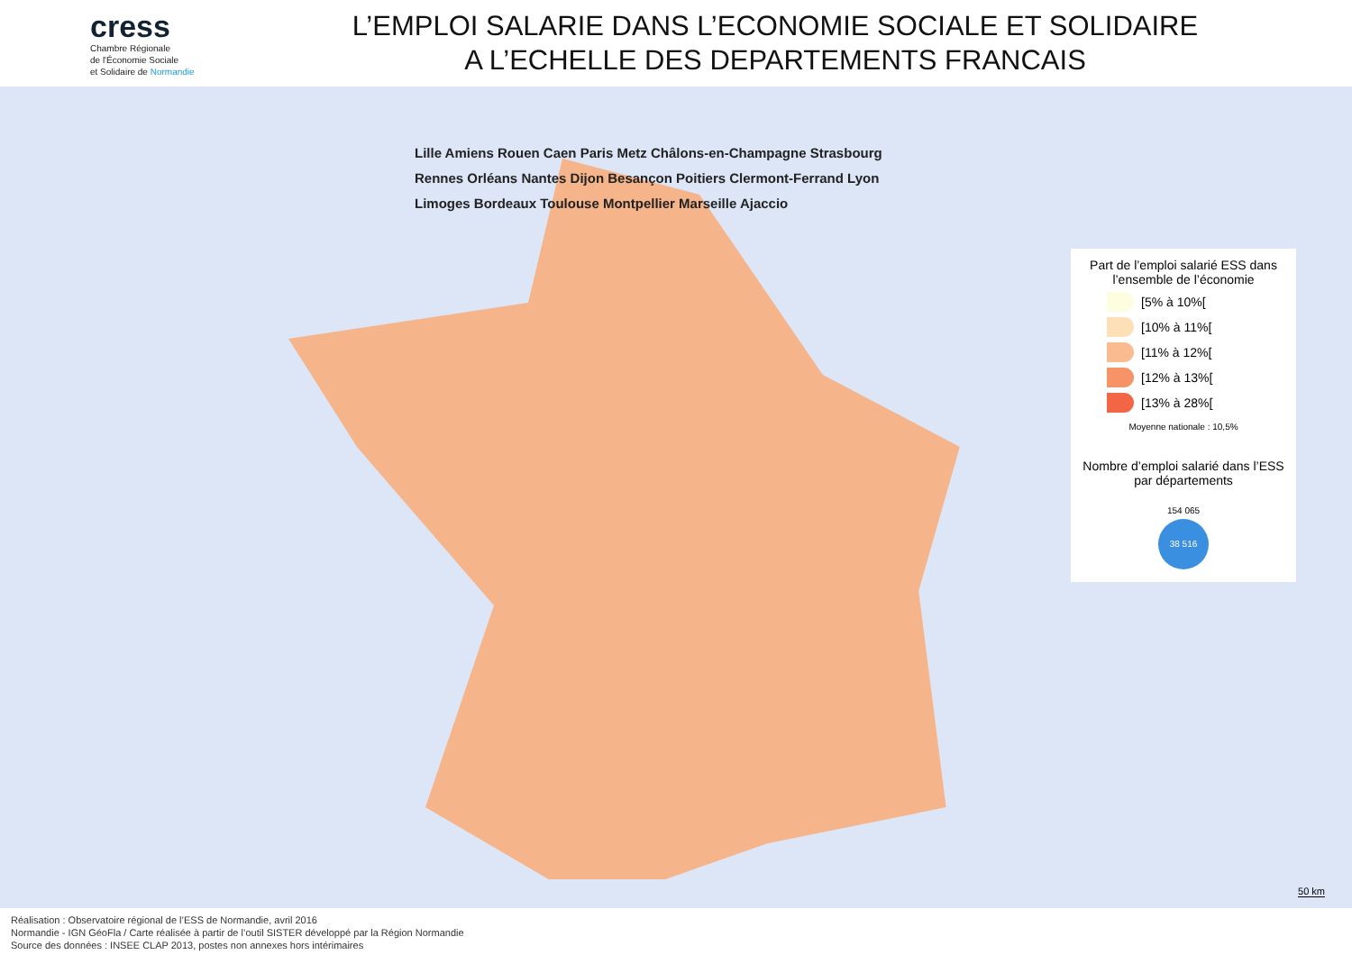cress
Chambre Régionale
de l'Économie Sociale
et Solidaire de Normandie
L’EMPLOI SALARIE DANS L’ECONOMIE SOCIALE ET SOLIDAIRE
A L’ECHELLE DES DEPARTEMENTS FRANCAIS
Lille Amiens Rouen Caen Paris Metz Châlons-en-Champagne Strasbourg Rennes Orléans Nantes Dijon Besançon Poitiers Clermont-Ferrand Lyon Limoges Bordeaux Toulouse Montpellier Marseille Ajaccio
Part de l’emploi salarié ESS dans l’ensemble de l’économie
[5% à 10%[
[10% à 11%[
[11% à 12%[
[12% à 13%[
[13% à 28%[
Moyenne nationale : 10,5%
Nombre d’emploi salarié dans l’ESS par départements
154 065
38 516
50 km
Réalisation : Observatoire régional de l’ESS de Normandie, avril 2016
Normandie - IGN GéoFla / Carte réalisée à partir de l’outil SISTER développé par la Région Normandie
Source des données : INSEE CLAP 2013, postes non annexes hors intérimaires